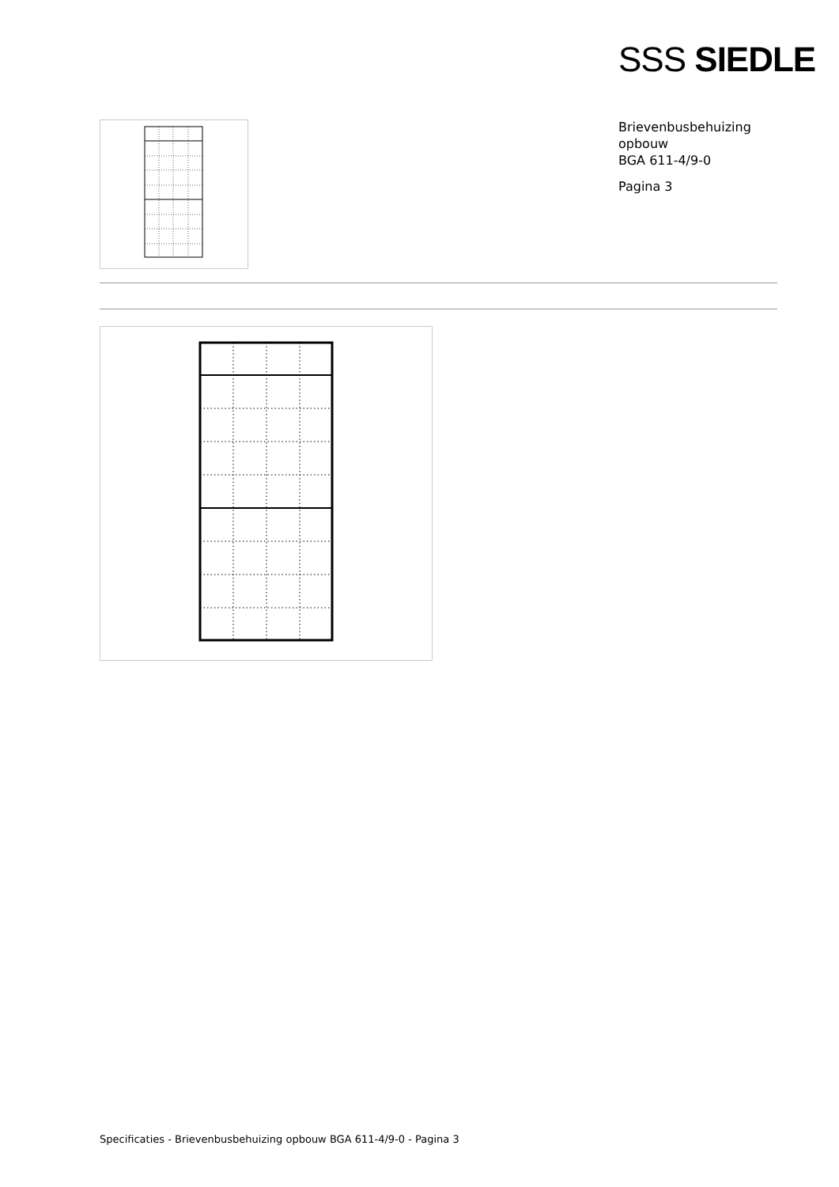SSS SIEDLE
Brievenbusbehuizing
opbouw
BGA 611-4/9-0
Pagina 3
Specificaties - Brievenbusbehuizing opbouw BGA 611-4/9-0 - Pagina 3